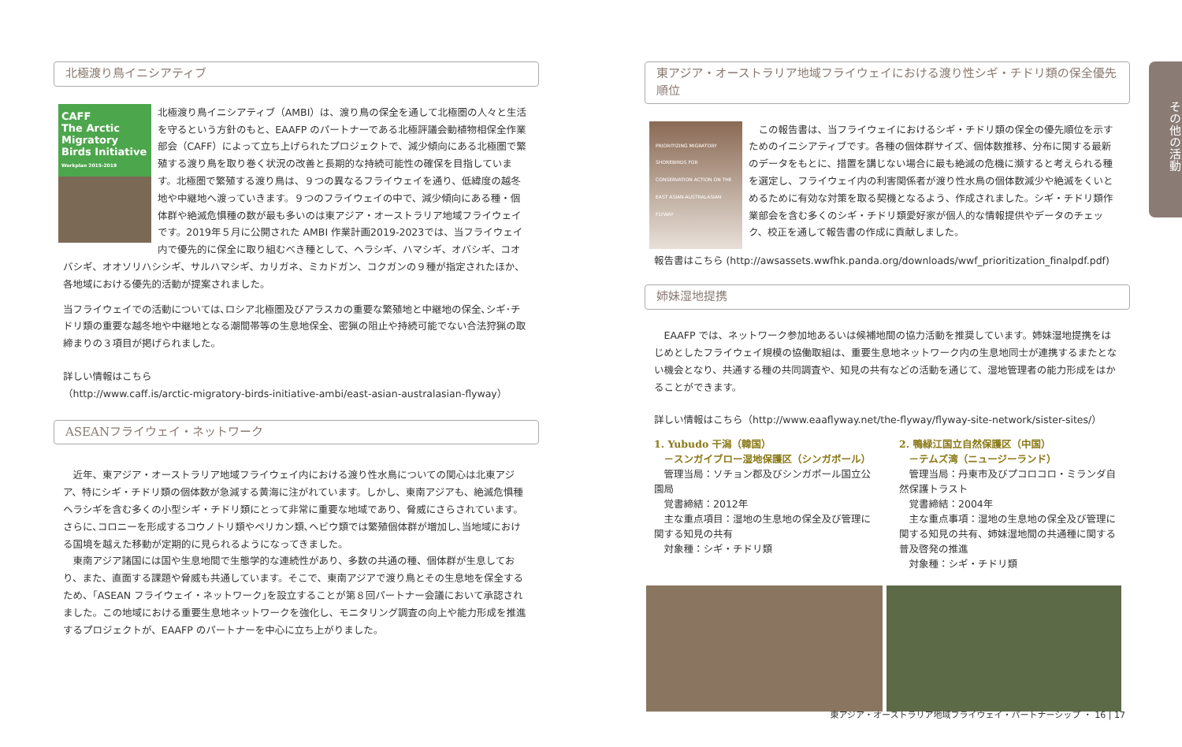北極渡り鳥イニシアティブ
CAFF
The Arctic Migratory Birds Initiative
Workplan 2015-2019
北極渡り鳥イニシアティブ（AMBI）は、渡り鳥の保全を通して北極圏の人々と生活を守るという方針のもと、EAAFP のパートナーである北極評議会動植物相保全作業部会（CAFF）によって立ち上げられたプロジェクトで、減少傾向にある北極圏で繁殖する渡り鳥を取り巻く状況の改善と長期的な持続可能性の確保を目指しています。北極圏で繁殖する渡り鳥は、９つの異なるフライウェイを通り、低緯度の越冬地や中継地へ渡っていきます。９つのフライウェイの中で、減少傾向にある種・個体群や絶滅危惧種の数が最も多いのは東アジア・オーストラリア地域フライウェイです。2019年５月に公開された AMBI 作業計画2019-2023では、当フライウェイ内で優先的に保全に取り組むべき種として、ヘラシギ、ハマシギ、オバシギ、コオバシギ、オオソリハシシギ、サルハマシギ、カリガネ、ミカドガン、コクガンの９種が指定されたほか、各地域における優先的活動が提案されました。
当フライウェイでの活動については､ロシア北極圏及びアラスカの重要な繁殖地と中継地の保全､シギ･チドリ類の重要な越冬地や中継地となる潮間帯等の生息地保全、密猟の阻止や持続可能でない合法狩猟の取締まりの３項目が掲げられました。
詳しい情報はこちら
（http://www.caff.is/arctic-migratory-birds-initiative-ambi/east-asian-australasian-flyway）
ASEANフライウェイ・ネットワーク
　近年、東アジア・オーストラリア地域フライウェイ内における渡り性水鳥についての関心は北東アジア、特にシギ・チドリ類の個体数が急減する黄海に注がれています。しかし、東南アジアも、絶滅危惧種ヘラシギを含む多くの小型シギ・チドリ類にとって非常に重要な地域であり、脅威にさらされています。さらに､コロニーを形成するコウノトリ類やペリカン類､ヘビウ類では繁殖個体群が増加し､当地域における国境を越えた移動が定期的に見られるようになってきました。
　東南アジア諸国には国や生息地間で生態学的な連続性があり、多数の共通の種、個体群が生息しており、また、直面する課題や脅威も共通しています。そこで、東南アジアで渡り鳥とその生息地を保全するため、｢ASEAN フライウェイ・ネットワーク｣を設立することが第８回パートナー会議において承認されました。この地域における重要生息地ネットワークを強化し、モニタリング調査の向上や能力形成を推進するプロジェクトが、EAAFP のパートナーを中心に立ち上がりました。
東アジア・オーストラリア地域フライウェイにおける渡り性シギ・チドリ類の保全優先順位
PRIORITIZING MIGRATORY SHOREBIRDS FOR CONSERVATION ACTION ON THE EAST ASIAN-AUSTRALASIAN FLYWAY
　この報告書は、当フライウェイにおけるシギ・チドリ類の保全の優先順位を示すためのイニシアティブです。各種の個体群サイズ、個体数推移、分布に関する最新のデータをもとに、措置を講じない場合に最も絶滅の危機に瀕すると考えられる種を選定し、フライウェイ内の利害関係者が渡り性水鳥の個体数減少や絶滅をくいとめるために有効な対策を取る契機となるよう、作成されました。シギ・チドリ類作業部会を含む多くのシギ・チドリ類愛好家が個人的な情報提供やデータのチェック、校正を通して報告書の作成に貢献しました。
報告書はこちら (http://awsassets.wwfhk.panda.org/downloads/wwf_prioritization_finalpdf.pdf)
姉妹湿地提携
　EAAFP では、ネットワーク参加地あるいは候補地間の協力活動を推奨しています。姉妹湿地提携をはじめとしたフライウェイ規模の協働取組は、重要生息地ネットワーク内の生息地同士が連携するまたとない機会となり、共通する種の共同調査や、知見の共有などの活動を通じて、湿地管理者の能力形成をはかることができます。
詳しい情報はこちら（http://www.eaaflyway.net/the-flyway/flyway-site-network/sister-sites/）
1. Yubudo 干潟（韓国）
　－スンガイブロー湿地保護区（シンガポール）
　管理当局：ソチョン郡及びシンガポール国立公園局
　覚書締結：2012年
　主な重点項目：湿地の生息地の保全及び管理に関する知見の共有
　対象種：シギ・チドリ類
2. 鴨緑江国立自然保護区（中国）
　－テムズ湾（ニュージーランド）
　管理当局：丹東市及びプコロコロ・ミランダ自然保護トラスト
　覚書締結：2004年
　主な重点事項：湿地の生息地の保全及び管理に関する知見の共有、姉妹湿地間の共通種に関する普及啓発の推進
　対象種：シギ・チドリ類
その他の活動
東アジア・オーストラリア地域フライウェイ・パートナーシップ ・ 16 | 17